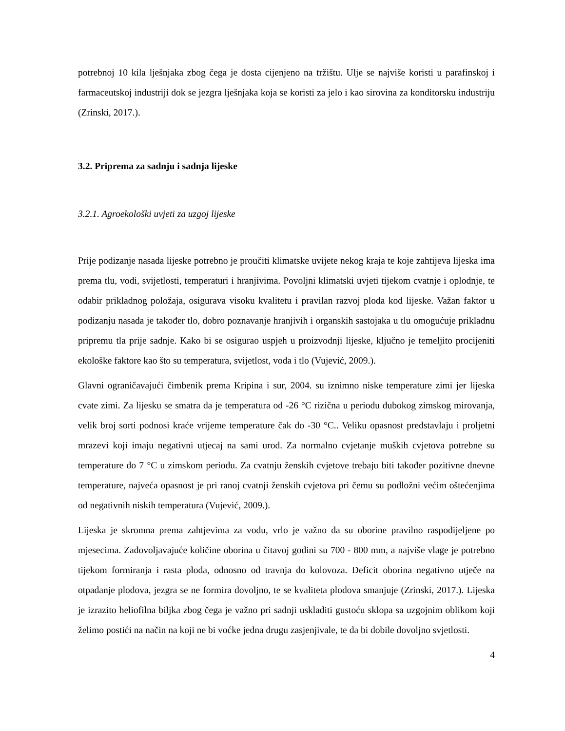potrebnoj 10 kila lješnjaka zbog čega je dosta cijenjeno na tržištu. Ulje se najviše koristi u parafinskoj i farmaceutskoj industriji dok se jezgra lješnjaka koja se koristi za jelo i kao sirovina za konditorsku industriju (Zrinski, 2017.).
3.2. Priprema za sadnju i sadnja lijeske
3.2.1. Agroekološki uvjeti za uzgoj lijeske
Prije podizanje nasada lijeske potrebno je proučiti klimatske uvijete nekog kraja te koje zahtijeva lijeska ima prema tlu, vodi, svijetlosti, temperaturi i hranjivima. Povoljni klimatski uvjeti tijekom cvatnje i oplodnje, te odabir prikladnog položaja, osigurava visoku kvalitetu i pravilan razvoj ploda kod lijeske. Važan faktor u podizanju nasada je također tlo, dobro poznavanje hranjivih i organskih sastojaka u tlu omogućuje prikladnu pripremu tla prije sadnje. Kako bi se osigurao uspjeh u proizvodnji lijeske, ključno je temeljito procijeniti ekološke faktore kao što su temperatura, svijetlost, voda i tlo (Vujević, 2009.).
Glavni ograničavajući čimbenik prema Kripina i sur, 2004. su iznimno niske temperature zimi jer lijeska cvate zimi. Za lijesku se smatra da je temperatura od -26 °C rizična u periodu dubokog zimskog mirovanja, velik broj sorti podnosi kraće vrijeme temperature čak do -30 °C.. Veliku opasnost predstavlaju i proljetni mrazevi koji imaju negativni utjecaj na sami urod. Za normalno cvjetanje muških cvjetova potrebne su temperature do 7 °C u zimskom periodu. Za cvatnju ženskih cvjetove trebaju biti također pozitivne dnevne temperature, najveća opasnost je pri ranoj cvatnji ženskih cvjetova pri čemu su podložni većim oštećenjima od negativnih niskih temperatura (Vujević, 2009.).
Lijeska je skromna prema zahtjevima za vodu, vrlo je važno da su oborine pravilno raspodijeljene po mjesecima. Zadovoljavajuće količine oborina u čitavoj godini su 700 - 800 mm, a najviše vlage je potrebno tijekom formiranja i rasta ploda, odnosno od travnja do kolovoza. Deficit oborina negativno utječe na otpadanje plodova, jezgra se ne formira dovoljno, te se kvaliteta plodova smanjuje (Zrinski, 2017.). Lijeska je izrazito heliofilna biljka zbog čega je važno pri sadnji uskladiti gustoću sklopa sa uzgojnim oblikom koji želimo postići na način na koji ne bi voćke jedna drugu zasjenjivale, te da bi dobile dovoljno svjetlosti.
4